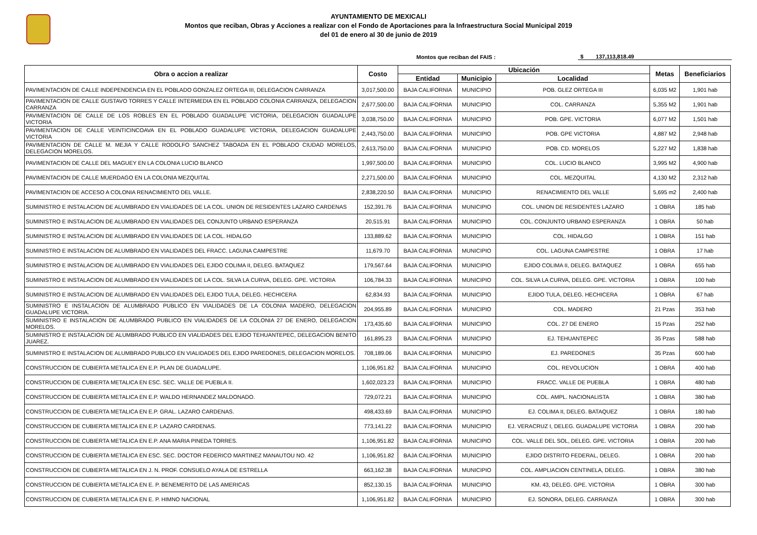AYUNTAMIENTO DE MEXICALI
Montos que reciban, Obras y Acciones a realizar con el Fondo de Aportaciones para la Infraestructura Social Municipal 2019
del 01 de enero al 30 de junio de 2019
Montos que reciban del FAIS : $ 137,113,818.49
| Obra o accion a realizar | Costo | Ubicación | | | Metas | Beneficiarios |
| --- | --- | --- | --- | --- | --- | --- |
| | | Entidad | Municipio | Localidad | | |
| PAVIMENTACION DE CALLE INDEPENDENCIA EN EL POBLADO GONZALEZ ORTEGA III, DELEGACION CARRANZA | 3,017,500.00 | BAJA CALIFORNIA | MUNICIPIO | POB. GLEZ ORTEGA III | 6,035 M2 | 1,901 hab |
| PAVIMENTACION DE CALLE GUSTAVO TORRES Y CALLE INTERMEDIA EN EL POBLADO COLONIA CARRANZA, DELEGACION CARRANZA | 2,677,500.00 | BAJA CALIFORNIA | MUNICIPIO | COL. CARRANZA | 5,355 M2 | 1,901 hab |
| PAVIMENTACION DE CALLE DE LOS ROBLES EN EL POBLADO GUADALUPE VICTORIA, DELEGACION GUADALUPE VICTORIA | 3,038,750.00 | BAJA CALIFORNIA | MUNICIPIO | POB. GPE. VICTORIA | 6,077 M2 | 1,501 hab |
| PAVIMENTACION DE CALLE VEINTICINCOAVA EN EL POBLADO GUADALUPE VICTORIA, DELEGACION GUADALUPE VICTORIA | 2,443,750.00 | BAJA CALIFORNIA | MUNICIPIO | POB. GPE VICTORIA | 4,887 M2 | 2,948 hab |
| PAVIMENTACION DE CALLE M. MEJIA Y CALLE RODOLFO SANCHEZ TABOADA EN EL POBLADO CIUDAD MORELOS, DELEGACION MORELOS. | 2,613,750.00 | BAJA CALIFORNIA | MUNICIPIO | POB. CD. MORELOS | 5,227 M2 | 1,838 hab |
| PAVIMENTACION DE CALLE DEL MAGUEY EN LA COLONIA LUCIO BLANCO | 1,997,500.00 | BAJA CALIFORNIA | MUNICIPIO | COL. LUCIO BLANCO | 3,995 M2 | 4,900 hab |
| PAVIMENTACION DE CALLE MUERDAGO EN LA COLONIA MEZQUITAL | 2,271,500.00 | BAJA CALIFORNIA | MUNICIPIO | COL. MEZQUITAL | 4,130 M2 | 2,312 hab |
| PAVIMENTACION DE ACCESO A COLONIA RENACIMIENTO DEL VALLE. | 2,838,220.50 | BAJA CALIFORNIA | MUNICIPIO | RENACIMIENTO DEL VALLE | 5,695 m2 | 2,400 hab |
| SUMINISTRO E INSTALACION DE ALUMBRADO EN VIALIDADES DE LA COL. UNION DE RESIDENTES LAZARO CARDENAS | 152,391.76 | BAJA CALIFORNIA | MUNICIPIO | COL. UNION DE RESIDENTES LAZARO | 1 OBRA | 185 hab |
| SUMINISTRO E INSTALACION DE ALUMBRADO EN VIALIDADES DEL CONJUNTO URBANO ESPERANZA | 20,515.91 | BAJA CALIFORNIA | MUNICIPIO | COL. CONJUNTO URBANO ESPERANZA | 1 OBRA | 50 hab |
| SUMINISTRO E INSTALACION DE ALUMBRADO EN VIALIDADES DE LA COL. HIDALGO | 133,889.62 | BAJA CALIFORNIA | MUNICIPIO | COL. HIDALGO | 1 OBRA | 151 hab |
| SUMINISTRO E INSTALACION DE ALUMBRADO EN VIALIDADES DEL FRACC. LAGUNA CAMPESTRE | 11,679.70 | BAJA CALIFORNIA | MUNICIPIO | COL. LAGUNA CAMPESTRE | 1 OBRA | 17 hab |
| SUMINISTRO E INSTALACION DE ALUMBRADO EN VIALIDADES DEL EJIDO COLIMA II, DELEG. BATAQUEZ | 179,567.64 | BAJA CALIFORNIA | MUNICIPIO | EJIDO COLIMA II, DELEG. BATAQUEZ | 1 OBRA | 655 hab |
| SUMINISTRO E INSTALACION DE ALUMBRADO EN VIALIDADES DE LA COL. SILVA LA CURVA, DELEG. GPE. VICTORIA | 106,784.33 | BAJA CALIFORNIA | MUNICIPIO | COL. SILVA LA CURVA, DELEG. GPE. VICTORIA | 1 OBRA | 100 hab |
| SUMINISTRO E INSTALACION DE ALUMBRADO EN VIALIDADES DEL EJIDO TULA, DELEG. HECHICERA | 62,834.93 | BAJA CALIFORNIA | MUNICIPIO | EJIDO TULA, DELEG. HECHICERA | 1 OBRA | 67 hab |
| SUMINISTRO E INSTALACION DE ALUMBRADO PUBLICO EN VIALIDADES DE LA COLONIA MADERO, DELEGACION GUADALUPE VICTORIA. | 204,955.89 | BAJA CALIFORNIA | MUNICIPIO | COL. MADERO | 21 Pzas | 353 hab |
| SUMINISTRO E INSTALACION DE ALUMBRADO PUBLICO EN VIALIDADES DE LA COLONIA 27 DE ENERO, DELEGACION MORELOS. | 173,435.60 | BAJA CALIFORNIA | MUNICIPIO | COL. 27 DE ENERO | 15 Pzas | 252 hab |
| SUMINISTRO E INSTALACION DE ALUMBRADO PUBLICO EN VIALIDADES DEL EJIDO TEHUANTEPEC, DELEGACION BENITO JUAREZ. | 161,895.23 | BAJA CALIFORNIA | MUNICIPIO | EJ. TEHUANTEPEC | 35 Pzas | 588 hab |
| SUMINISTRO E INSTALACION DE ALUMBRADO PUBLICO EN VIALIDADES DEL EJIDO PAREDONES, DELEGACION MORELOS. | 708,189.06 | BAJA CALIFORNIA | MUNICIPIO | EJ. PAREDONES | 35 Pzas | 600 hab |
| CONSTRUCCION DE CUBIERTA METALICA EN E.P. PLAN DE GUADALUPE. | 1,106,951.82 | BAJA CALIFORNIA | MUNICIPIO | COL. REVOLUCION | 1 OBRA | 400 hab |
| CONSTRUCCION DE CUBIERTA METALICA EN ESC. SEC. VALLE DE PUEBLA II. | 1,602,023.23 | BAJA CALIFORNIA | MUNICIPIO | FRACC. VALLE DE PUEBLA | 1 OBRA | 480 hab |
| CONSTRUCCION DE CUBIERTA METALICA EN E.P. WALDO HERNANDEZ MALDONADO. | 729,072.21 | BAJA CALIFORNIA | MUNICIPIO | COL. AMPL. NACIONALISTA | 1 OBRA | 380 hab |
| CONSTRUCCION DE CUBIERTA METALICA EN E.P. GRAL. LAZARO CARDENAS. | 498,433.69 | BAJA CALIFORNIA | MUNICIPIO | EJ. COLIMA II, DELEG. BATAQUEZ | 1 OBRA | 180 hab |
| CONSTRUCCION DE CUBIERTA METALICA EN E.P. LAZARO CARDENAS. | 773,141.22 | BAJA CALIFORNIA | MUNICIPIO | EJ. VERACRUZ I, DELEG. GUADALUPE VICTORIA | 1 OBRA | 200 hab |
| CONSTRUCCION DE CUBIERTA METALICA EN E.P. ANA MARIA PINEDA TORRES. | 1,106,951.82 | BAJA CALIFORNIA | MUNICIPIO | COL. VALLE DEL SOL, DELEG. GPE. VICTORIA | 1 OBRA | 200 hab |
| CONSTRUCCION DE CUBIERTA METALICA EN ESC. SEC. DOCTOR FEDERICO MARTINEZ MANAUTOU NO. 42 | 1,106,951.82 | BAJA CALIFORNIA | MUNICIPIO | EJIDO DISTRITO FEDERAL, DELEG. | 1 OBRA | 200 hab |
| CONSTRUCCION DE CUBIERTA METALICA EN J. N. PROF. CONSUELO AYALA DE ESTRELLA | 663,162.38 | BAJA CALIFORNIA | MUNICIPIO | COL. AMPLIACION CENTINELA, DELEG. | 1 OBRA | 380 hab |
| CONSTRUCCION DE CUBIERTA METALICA EN E. P. BENEMERITO DE LAS AMERICAS | 852,130.15 | BAJA CALIFORNIA | MUNICIPIO | KM. 43, DELEG. GPE. VICTORIA | 1 OBRA | 300 hab |
| CONSTRUCCION DE CUBIERTA METALICA EN E. P. HIMNO NACIONAL | 1,106,951.82 | BAJA CALIFORNIA | MUNICIPIO | EJ. SONORA, DELEG. CARRANZA | 1 OBRA | 300 hab |